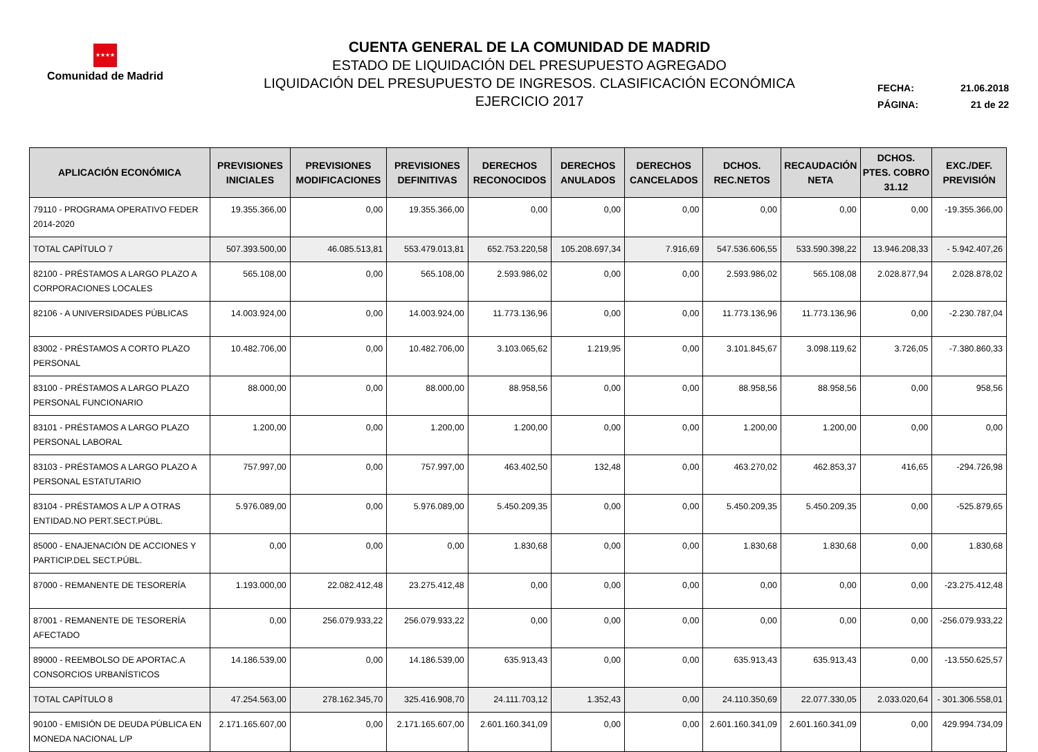★★★★
Comunidad de Madrid
CUENTA GENERAL DE LA COMUNIDAD DE MADRID
ESTADO DE LIQUIDACIÓN DEL PRESUPUESTO AGREGADO
LIQUIDACIÓN DEL PRESUPUESTO DE INGRESOS. CLASIFICACIÓN ECONÓMICA
EJERCICIO 2017
FECHA: 21.06.2018
PÁGINA: 21 de 22
| APLICACIÓN ECONÓMICA | PREVISIONES INICIALES | PREVISIONES MODIFICACIONES | PREVISIONES DEFINITIVAS | DERECHOS RECONOCIDOS | DERECHOS ANULADOS | DERECHOS CANCELADOS | DCHOS. REC.NETOS | RECAUDACIÓN NETA | DCHOS. PTES. COBRO 31.12 | EXC./DEF. PREVISIÓN |
| --- | --- | --- | --- | --- | --- | --- | --- | --- | --- | --- |
| 79110 - PROGRAMA OPERATIVO FEDER 2014-2020 | 19.355.366,00 | 0,00 | 19.355.366,00 | 0,00 | 0,00 | 0,00 | 0,00 | 0,00 | 0,00 | -19.355.366,00 |
| TOTAL CAPÍTULO 7 | 507.393.500,00 | 46.085.513,81 | 553.479.013,81 | 652.753.220,58 | 105.208.697,34 | 7.916,69 | 547.536.606,55 | 533.590.398,22 | 13.946.208,33 | - 5.942.407,26 |
| 82100 - PRÉSTAMOS A LARGO PLAZO A CORPORACIONES LOCALES | 565.108,00 | 0,00 | 565.108,00 | 2.593.986,02 | 0,00 | 0,00 | 2.593.986,02 | 565.108,08 | 2.028.877,94 | 2.028.878,02 |
| 82106 - A UNIVERSIDADES PÚBLICAS | 14.003.924,00 | 0,00 | 14.003.924,00 | 11.773.136,96 | 0,00 | 0,00 | 11.773.136,96 | 11.773.136,96 | 0,00 | -2.230.787,04 |
| 83002 - PRÉSTAMOS A CORTO PLAZO PERSONAL | 10.482.706,00 | 0,00 | 10.482.706,00 | 3.103.065,62 | 1.219,95 | 0,00 | 3.101.845,67 | 3.098.119,62 | 3.726,05 | -7.380.860,33 |
| 83100 - PRÉSTAMOS A LARGO PLAZO PERSONAL FUNCIONARIO | 88.000,00 | 0,00 | 88.000,00 | 88.958,56 | 0,00 | 0,00 | 88.958,56 | 88.958,56 | 0,00 | 958,56 |
| 83101 - PRÉSTAMOS A LARGO PLAZO PERSONAL LABORAL | 1.200,00 | 0,00 | 1.200,00 | 1.200,00 | 0,00 | 0,00 | 1.200,00 | 1.200,00 | 0,00 | 0,00 |
| 83103 - PRÉSTAMOS A LARGO PLAZO A PERSONAL ESTATUTARIO | 757.997,00 | 0,00 | 757.997,00 | 463.402,50 | 132,48 | 0,00 | 463.270,02 | 462.853,37 | 416,65 | -294.726,98 |
| 83104 - PRÉSTAMOS A L/P A OTRAS ENTIDAD.NO PERT.SECT.PÚBL. | 5.976.089,00 | 0,00 | 5.976.089,00 | 5.450.209,35 | 0,00 | 0,00 | 5.450.209,35 | 5.450.209,35 | 0,00 | -525.879,65 |
| 85000 - ENAJENACIÓN DE ACCIONES Y PARTICIP.DEL SECT.PÚBL. | 0,00 | 0,00 | 0,00 | 1.830,68 | 0,00 | 0,00 | 1.830,68 | 1.830,68 | 0,00 | 1.830,68 |
| 87000 - REMANENTE DE TESORERÍA | 1.193.000,00 | 22.082.412,48 | 23.275.412,48 | 0,00 | 0,00 | 0,00 | 0,00 | 0,00 | 0,00 | -23.275.412,48 |
| 87001 - REMANENTE DE TESORERÍA AFECTADO | 0,00 | 256.079.933,22 | 256.079.933,22 | 0,00 | 0,00 | 0,00 | 0,00 | 0,00 | 0,00 | -256.079.933,22 |
| 89000 - REEMBOLSO DE APORTAC.A CONSORCIOS URBANÍSTICOS | 14.186.539,00 | 0,00 | 14.186.539,00 | 635.913,43 | 0,00 | 0,00 | 635.913,43 | 635.913,43 | 0,00 | -13.550.625,57 |
| TOTAL CAPÍTULO 8 | 47.254.563,00 | 278.162.345,70 | 325.416.908,70 | 24.111.703,12 | 1.352,43 | 0,00 | 24.110.350,69 | 22.077.330,05 | 2.033.020,64 | - 301.306.558,01 |
| 90100 - EMISIÓN DE DEUDA PÚBLICA EN MONEDA NACIONAL L/P | 2.171.165.607,00 | 0,00 | 2.171.165.607,00 | 2.601.160.341,09 | 0,00 | 0,00 | 2.601.160.341,09 | 2.601.160.341,09 | 0,00 | 429.994.734,09 |